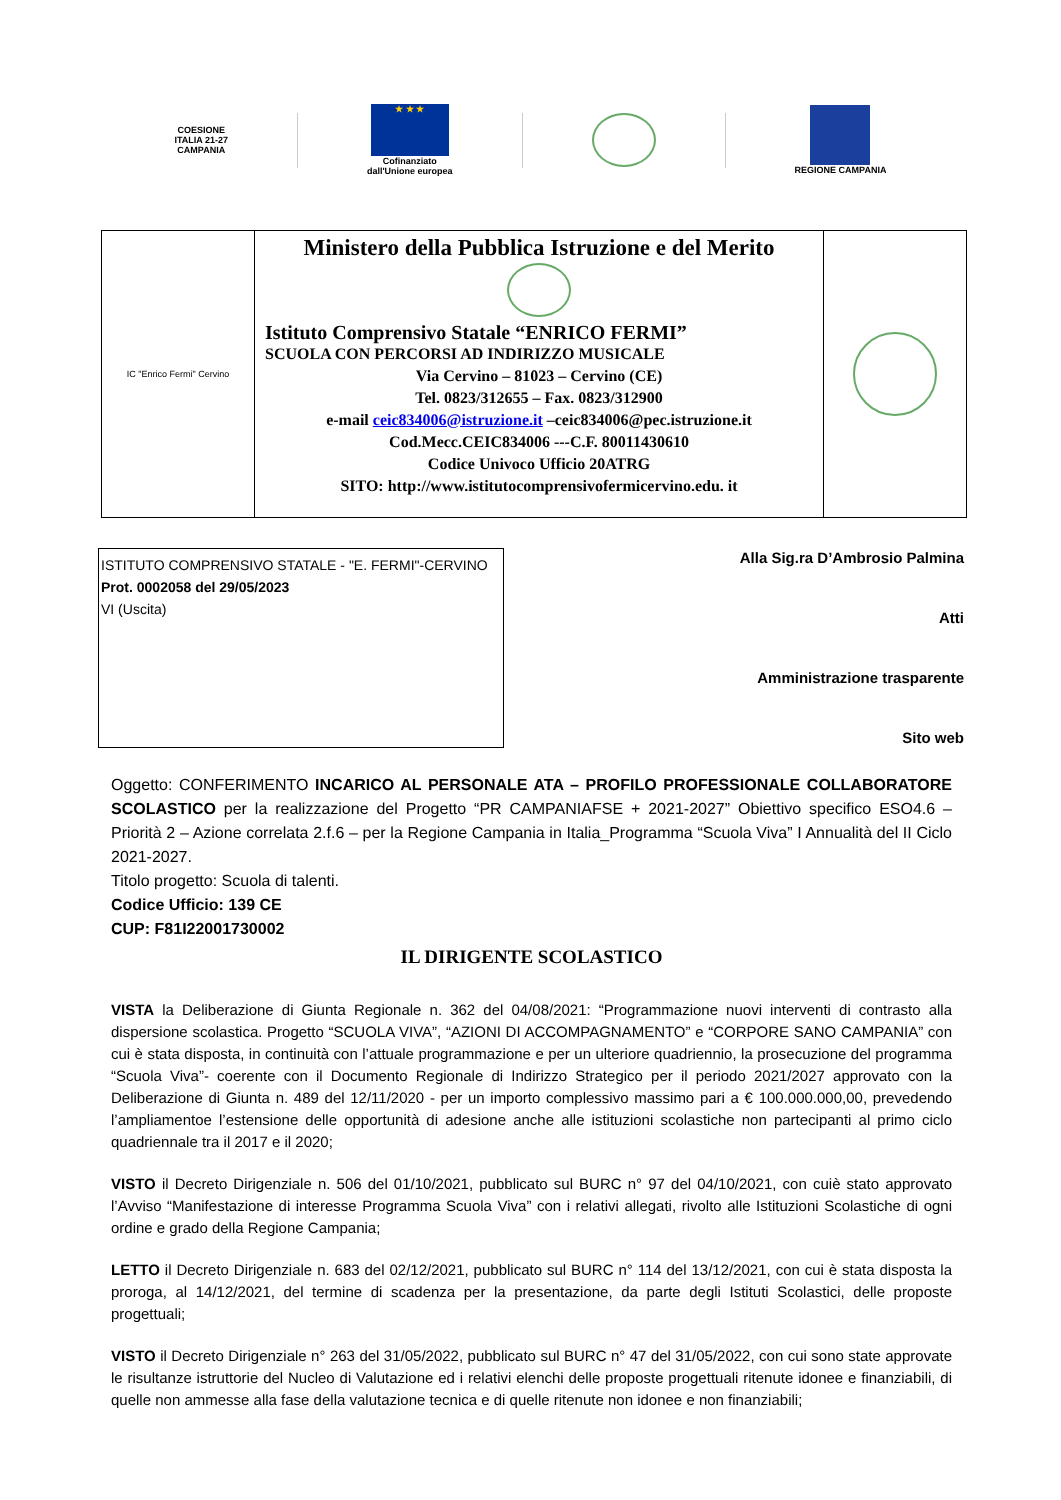COESIONE
ITALIA 21-27
CAMPANIA
★ ★ ★
Cofinanziato
dall'Unione europea
REGIONE CAMPANIA
| IC "Enrico Fermi" Cervino | Ministero della Pubblica Istruzione e del Merito Istituto Comprensivo Statale “ENRICO FERMI” SCUOLA CON PERCORSI AD INDIRIZZO MUSICALE Via Cervino – 81023 – Cervino (CE) Tel. 0823/312655 – Fax. 0823/312900 e-mail ceic834006@istruzione.it –ceic834006@pec.istruzione.it Cod.Mecc.CEIC834006 ---C.F. 80011430610 Codice Univoco Ufficio 20ATRG SITO: http://www.istitutocomprensivofermicervino.edu. it | |
ISTITUTO COMPRENSIVO STATALE - "E. FERMI"-CERVINO
Prot. 0002058 del 29/05/2023
VI (Uscita)
Alla Sig.ra D’Ambrosio Palmina
Atti
Amministrazione trasparente
Sito web
Oggetto: CONFERIMENTO INCARICO AL PERSONALE ATA – PROFILO PROFESSIONALE COLLABORATORE SCOLASTICO per la realizzazione del Progetto “PR CAMPANIAFSE + 2021-2027” Obiettivo specifico ESO4.6 – Priorità 2 – Azione correlata 2.f.6 – per la Regione Campania in Italia_Programma “Scuola Viva” I Annualità del II Ciclo 2021-2027.
Titolo progetto: Scuola di talenti.
Codice Ufficio: 139 CE
CUP: F81I22001730002
IL DIRIGENTE SCOLASTICO
VISTA la Deliberazione di Giunta Regionale n. 362 del 04/08/2021: “Programmazione nuovi interventi di contrasto alla dispersione scolastica. Progetto “SCUOLA VIVA”, “AZIONI DI ACCOMPAGNAMENTO” e “CORPORE SANO CAMPANIA” con cui è stata disposta, in continuità con l’attuale programmazione e per un ulteriore quadriennio, la prosecuzione del programma “Scuola Viva”- coerente con il Documento Regionale di Indirizzo Strategico per il periodo 2021/2027 approvato con la Deliberazione di Giunta n. 489 del 12/11/2020 - per un importo complessivo massimo pari a € 100.000.000,00, prevedendo l’ampliamentoe l’estensione delle opportunità di adesione anche alle istituzioni scolastiche non partecipanti al primo ciclo quadriennale tra il 2017 e il 2020;
VISTO il Decreto Dirigenziale n. 506 del 01/10/2021, pubblicato sul BURC n° 97 del 04/10/2021, con cuiè stato approvato l’Avviso “Manifestazione di interesse Programma Scuola Viva” con i relativi allegati, rivolto alle Istituzioni Scolastiche di ogni ordine e grado della Regione Campania;
LETTO il Decreto Dirigenziale n. 683 del 02/12/2021, pubblicato sul BURC n° 114 del 13/12/2021, con cui è stata disposta la proroga, al 14/12/2021, del termine di scadenza per la presentazione, da parte degli Istituti Scolastici, delle proposte progettuali;
VISTO il Decreto Dirigenziale n° 263 del 31/05/2022, pubblicato sul BURC n° 47 del 31/05/2022, con cui sono state approvate le risultanze istruttorie del Nucleo di Valutazione ed i relativi elenchi delle proposte progettuali ritenute idonee e finanziabili, di quelle non ammesse alla fase della valutazione tecnica e di quelle ritenute non idonee e non finanziabili;